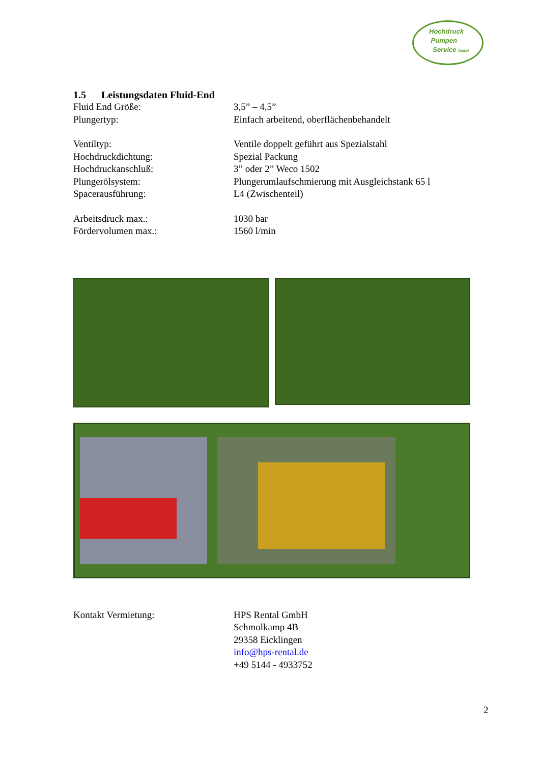Hochdruck
Pumpen
Service GmbH
1.5 Leistungsdaten Fluid-End
| Fluid End Größe: | 3,5” – 4,5” |
| Plungertyp: | Einfach arbeitend, oberflächenbehandelt |
| Ventiltyp: | Ventile doppelt geführt aus Spezialstahl |
| Hochdruckdichtung: | Spezial Packung |
| Hochdruckanschluß: | 3” oder 2” Weco 1502 |
| Plungerölsystem: | Plungerumlaufschmierung mit Ausgleichstank 65 l |
| Spacerausführung: | L4 (Zwischenteil) |
| Arbeitsdruck max.: | 1030 bar |
| Fördervolumen max.: | 1560 l/min |
| Kontakt Vermietung: | HPS Rental GmbH Schmolkamp 4B 29358 Eicklingen info@hps-rental.de +49 5144 - 4933752 |
2